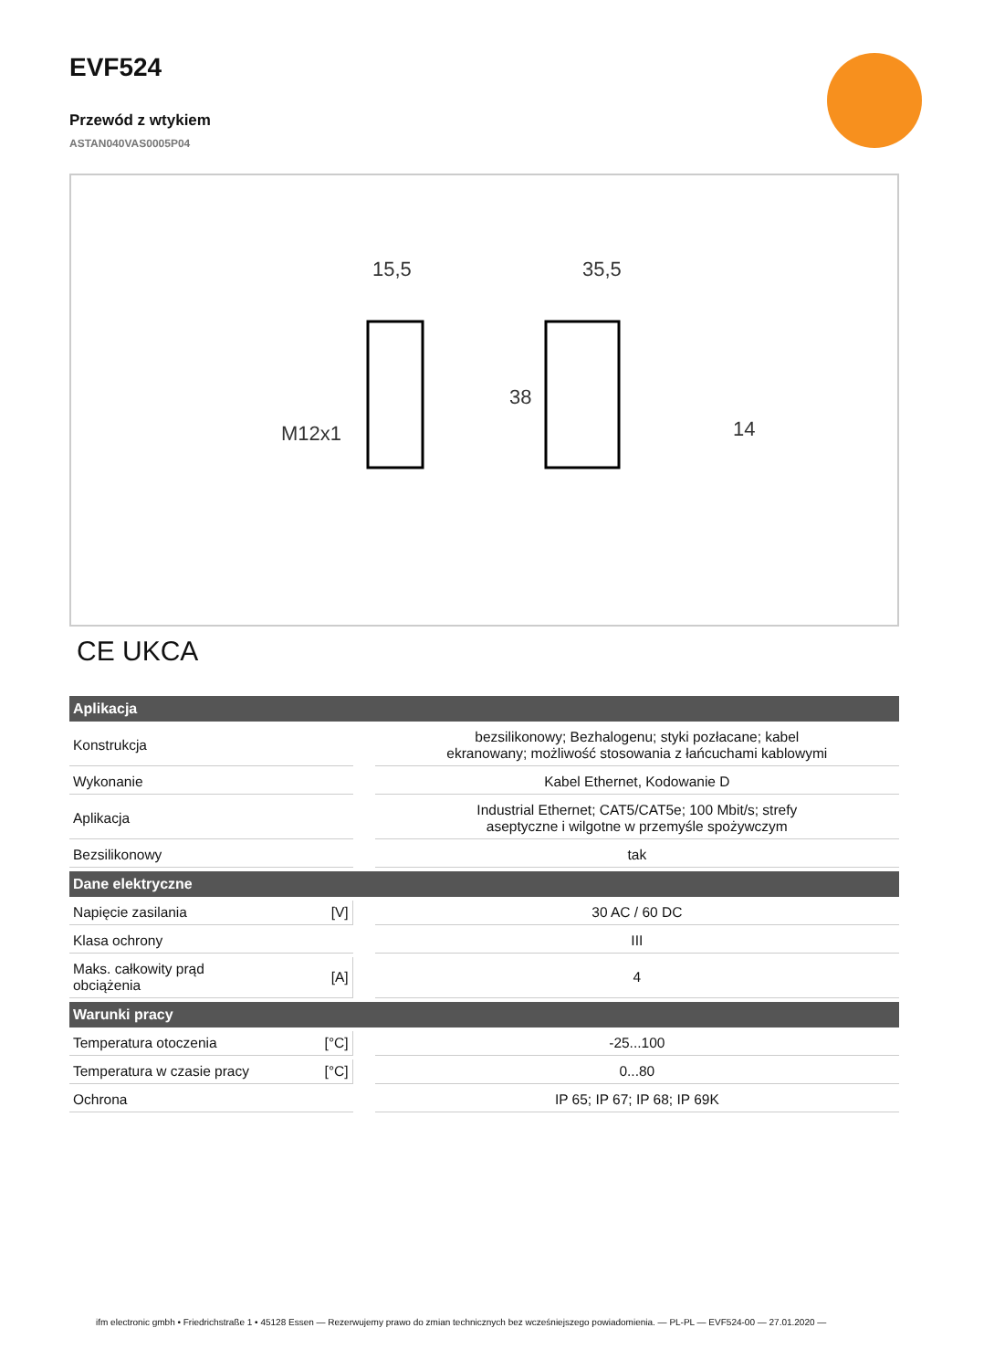EVF524
Przewód z wtykiem
ASTAN040VAS0005P04
15,5
35,5
M12x1
14
38
CE UKCA
| Aplikacja | | | |
| --- | --- | --- | --- |
| Konstrukcja | | | bezsilikonowy; Bezhalogenu; styki pozłacane; kabel ekranowany; możliwość stosowania z łańcuchami kablowymi |
| Wykonanie | | | Kabel Ethernet, Kodowanie D |
| Aplikacja | | | Industrial Ethernet; CAT5/CAT5e; 100 Mbit/s; strefy aseptyczne i wilgotne w przemyśle spożywczym |
| Bezsilikonowy | | | tak |
| Dane elektryczne | | | |
| Napięcie zasilania | [V] | | 30 AC / 60 DC |
| Klasa ochrony | | | III |
| Maks. całkowity prąd obciążenia | [A] | | 4 |
| Warunki pracy | | | |
| Temperatura otoczenia | [°C] | | -25...100 |
| Temperatura w czasie pracy | [°C] | | 0...80 |
| Ochrona | | | IP 65; IP 67; IP 68; IP 69K |
ifm electronic gmbh • Friedrichstraße 1 • 45128 Essen — Rezerwujemy prawo do zmian technicznych bez wcześniejszego powiadomienia. — PL-PL — EVF524-00 — 27.01.2020 —